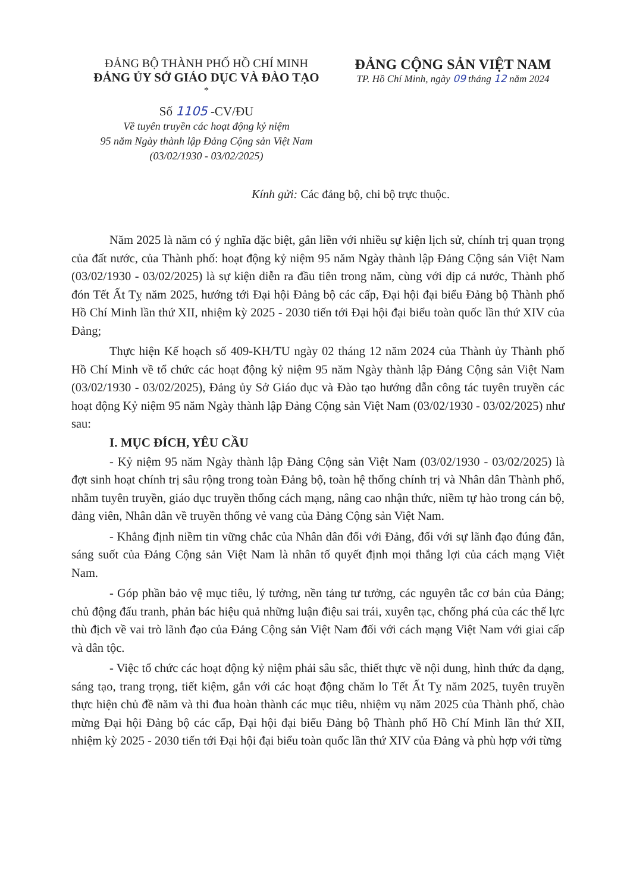ĐẢNG BỘ THÀNH PHỐ HỒ CHÍ MINH
ĐẢNG ỦY SỞ GIÁO DỤC VÀ ĐÀO TẠO
*
Số 1105 -CV/ĐU
Về tuyên truyền các hoạt động kỷ niệm
95 năm Ngày thành lập Đảng Cộng sản Việt Nam
(03/02/1930 - 03/02/2025)
ĐẢNG CỘNG SẢN VIỆT NAM
TP. Hồ Chí Minh, ngày 09 tháng 12 năm 2024
Kính gửi: Các đảng bộ, chi bộ trực thuộc.
Năm 2025 là năm có ý nghĩa đặc biệt, gắn liền với nhiều sự kiện lịch sử, chính trị quan trọng của đất nước, của Thành phố: hoạt động kỷ niệm 95 năm Ngày thành lập Đảng Cộng sản Việt Nam (03/02/1930 - 03/02/2025) là sự kiện diễn ra đầu tiên trong năm, cùng với dịp cả nước, Thành phố đón Tết Ất Tỵ năm 2025, hướng tới Đại hội Đảng bộ các cấp, Đại hội đại biểu Đảng bộ Thành phố Hồ Chí Minh lần thứ XII, nhiệm kỳ 2025 - 2030 tiến tới Đại hội đại biểu toàn quốc lần thứ XIV của Đảng;
Thực hiện Kế hoạch số 409-KH/TU ngày 02 tháng 12 năm 2024 của Thành ủy Thành phố Hồ Chí Minh về tổ chức các hoạt động kỷ niệm 95 năm Ngày thành lập Đảng Cộng sản Việt Nam (03/02/1930 - 03/02/2025), Đảng ủy Sở Giáo dục và Đào tạo hướng dẫn công tác tuyên truyền các hoạt động Kỷ niệm 95 năm Ngày thành lập Đảng Cộng sản Việt Nam (03/02/1930 - 03/02/2025) như sau:
I. MỤC ĐÍCH, YÊU CẦU
- Kỷ niệm 95 năm Ngày thành lập Đảng Cộng sản Việt Nam (03/02/1930 - 03/02/2025) là đợt sinh hoạt chính trị sâu rộng trong toàn Đảng bộ, toàn hệ thống chính trị và Nhân dân Thành phố, nhằm tuyên truyền, giáo dục truyền thống cách mạng, nâng cao nhận thức, niềm tự hào trong cán bộ, đảng viên, Nhân dân về truyền thống vẻ vang của Đảng Cộng sản Việt Nam.
- Khẳng định niềm tin vững chắc của Nhân dân đối với Đảng, đối với sự lãnh đạo đúng đắn, sáng suốt của Đảng Cộng sản Việt Nam là nhân tố quyết định mọi thắng lợi của cách mạng Việt Nam.
- Góp phần bảo vệ mục tiêu, lý tưởng, nền tảng tư tưởng, các nguyên tắc cơ bản của Đảng; chủ động đấu tranh, phản bác hiệu quả những luận điệu sai trái, xuyên tạc, chống phá của các thế lực thù địch về vai trò lãnh đạo của Đảng Cộng sản Việt Nam đối với cách mạng Việt Nam với giai cấp và dân tộc.
- Việc tổ chức các hoạt động kỷ niệm phải sâu sắc, thiết thực về nội dung, hình thức đa dạng, sáng tạo, trang trọng, tiết kiệm, gắn với các hoạt động chăm lo Tết Ất Tỵ năm 2025, tuyên truyền thực hiện chủ đề năm và thi đua hoàn thành các mục tiêu, nhiệm vụ năm 2025 của Thành phố, chào mừng Đại hội Đảng bộ các cấp, Đại hội đại biểu Đảng bộ Thành phố Hồ Chí Minh lần thứ XII, nhiệm kỳ 2025 - 2030 tiến tới Đại hội đại biểu toàn quốc lần thứ XIV của Đảng và phù hợp với từng